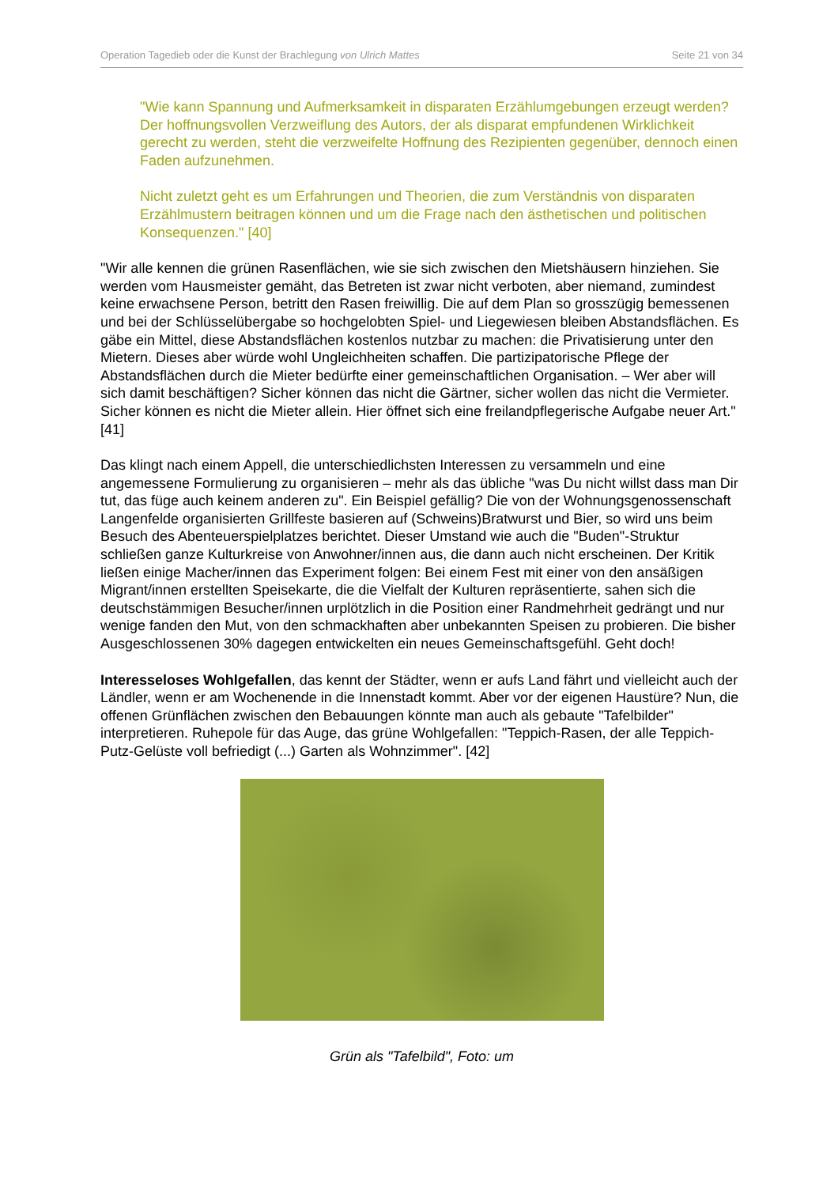Operation Tagedieb oder die Kunst der Brachlegung von Ulrich Mattes Seite 21 von 34
"Wie kann Spannung und Aufmerksamkeit in disparaten Erzählumgebungen erzeugt werden? Der hoffnungsvollen Verzweiflung des Autors, der als disparat empfundenen Wirklichkeit gerecht zu werden, steht die verzweifelte Hoffnung des Rezipienten gegenüber, dennoch einen Faden aufzunehmen.
Nicht zuletzt geht es um Erfahrungen und Theorien, die zum Verständnis von disparaten Erzählmustern beitragen können und um die Frage nach den ästhetischen und politischen Konsequenzen." [40]
"Wir alle kennen die grünen Rasenflächen, wie sie sich zwischen den Mietshäusern hinziehen. Sie werden vom Hausmeister gemäht, das Betreten ist zwar nicht verboten, aber niemand, zumindest keine erwachsene Person, betritt den Rasen freiwillig. Die auf dem Plan so grosszügig bemessenen und bei der Schlüsselübergabe so hochgelobten Spiel- und Liegewiesen bleiben Abstandsflächen. Es gäbe ein Mittel, diese Abstandsflächen kostenlos nutzbar zu machen: die Privatisierung unter den Mietern. Dieses aber würde wohl Ungleichheiten schaffen. Die partizipatorische Pflege der Abstandsflächen durch die Mieter bedürfte einer gemeinschaftlichen Organisation. – Wer aber will sich damit beschäftigen? Sicher können das nicht die Gärtner, sicher wollen das nicht die Vermieter. Sicher können es nicht die Mieter allein. Hier öffnet sich eine freilandpflegerische Aufgabe neuer Art." [41]
Das klingt nach einem Appell, die unterschiedlichsten Interessen zu versammeln und eine angemessene Formulierung zu organisieren – mehr als das übliche "was Du nicht willst dass man Dir tut, das füge auch keinem anderen zu". Ein Beispiel gefällig? Die von der Wohnungsgenossenschaft Langenfelde organisierten Grillfeste basieren auf (Schweins)Bratwurst und Bier, so wird uns beim Besuch des Abenteuerspielplatzes berichtet. Dieser Umstand wie auch die "Buden"-Struktur schließen ganze Kulturkreise von Anwohner/innen aus, die dann auch nicht erscheinen. Der Kritik ließen einige Macher/innen das Experiment folgen: Bei einem Fest mit einer von den ansäßigen Migrant/innen erstellten Speisekarte, die die Vielfalt der Kulturen repräsentierte, sahen sich die deutschstämmigen Besucher/innen urplötzlich in die Position einer Randmehrheit gedrängt und nur wenige fanden den Mut, von den schmackhaften aber unbekannten Speisen zu probieren. Die bisher Ausgeschlossenen 30% dagegen entwickelten ein neues Gemeinschaftsgefühl. Geht doch!
Interesseloses Wohlgefallen, das kennt der Städter, wenn er aufs Land fährt und vielleicht auch der Ländler, wenn er am Wochenende in die Innenstadt kommt. Aber vor der eigenen Haustüre? Nun, die offenen Grünflächen zwischen den Bebauungen könnte man auch als gebaute "Tafelbilder" interpretieren. Ruhepole für das Auge, das grüne Wohlgefallen: "Teppich-Rasen, der alle Teppich-Putz-Gelüste voll befriedigt (...) Garten als Wohnzimmer". [42]
Grün als "Tafelbild", Foto: um